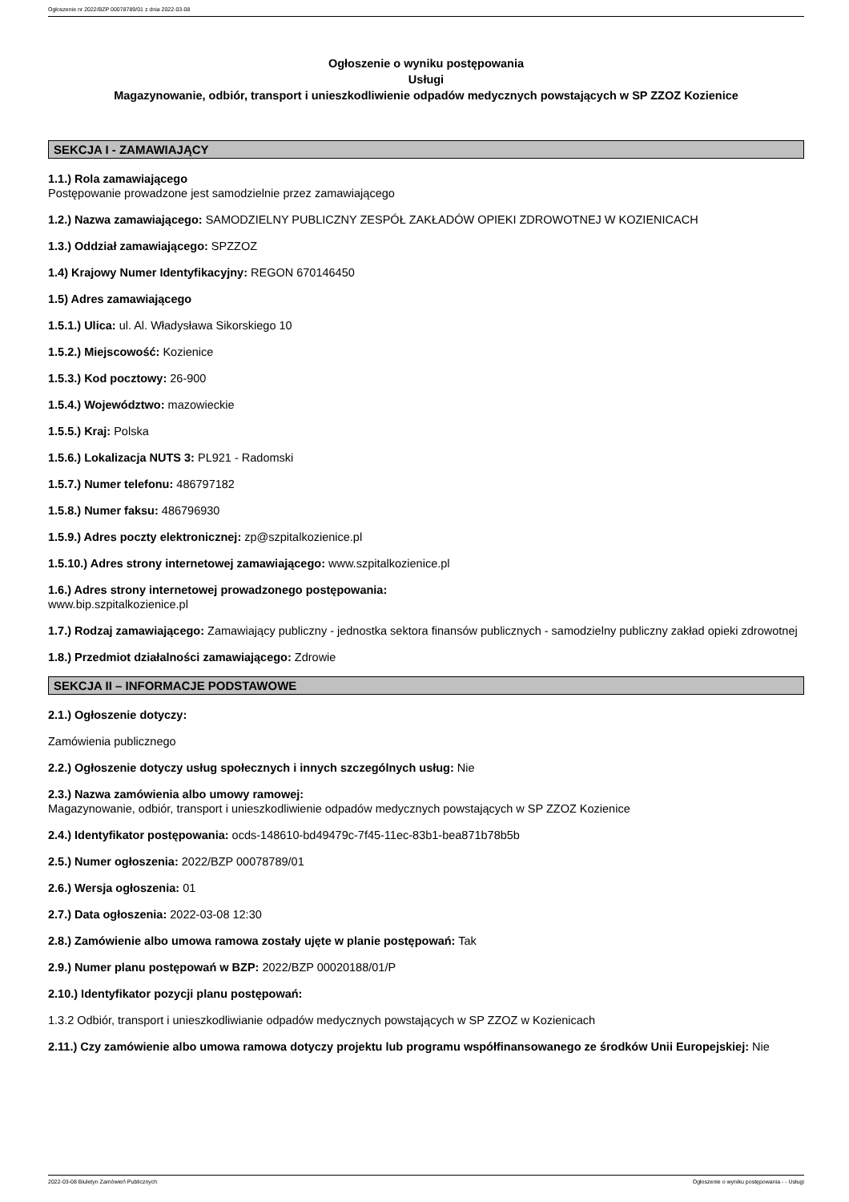Ogłoszenie nr 2022/BZP 00078789/01 z dnia 2022-03-08
Ogłoszenie o wyniku postępowania
Usługi
Magazynowanie, odbiór, transport i unieszkodliwienie odpadów medycznych powstających w SP ZZOZ Kozienice
SEKCJA I - ZAMAWIAJĄCY
1.1.) Rola zamawiającego
Postępowanie prowadzone jest samodzielnie przez zamawiającego
1.2.) Nazwa zamawiającego: SAMODZIELNY PUBLICZNY ZESPÓŁ ZAKŁADÓW OPIEKI ZDROWOTNEJ W KOZIENICACH
1.3.) Oddział zamawiającego: SPZZOZ
1.4) Krajowy Numer Identyfikacyjny: REGON 670146450
1.5) Adres zamawiającego
1.5.1.) Ulica: ul. Al. Władysława Sikorskiego 10
1.5.2.) Miejscowość: Kozienice
1.5.3.) Kod pocztowy: 26-900
1.5.4.) Województwo: mazowieckie
1.5.5.) Kraj: Polska
1.5.6.) Lokalizacja NUTS 3: PL921 - Radomski
1.5.7.) Numer telefonu: 486797182
1.5.8.) Numer faksu: 486796930
1.5.9.) Adres poczty elektronicznej: zp@szpitalkozienice.pl
1.5.10.) Adres strony internetowej zamawiającego: www.szpitalkozienice.pl
1.6.) Adres strony internetowej prowadzonego postępowania:
www.bip.szpitalkozienice.pl
1.7.) Rodzaj zamawiającego: Zamawiający publiczny - jednostka sektora finansów publicznych - samodzielny publiczny zakład opieki zdrowotnej
1.8.) Przedmiot działalności zamawiającego: Zdrowie
SEKCJA II – INFORMACJE PODSTAWOWE
2.1.) Ogłoszenie dotyczy:
Zamówienia publicznego
2.2.) Ogłoszenie dotyczy usług społecznych i innych szczególnych usług: Nie
2.3.) Nazwa zamówienia albo umowy ramowej:
Magazynowanie, odbiór, transport i unieszkodliwienie odpadów medycznych powstających w SP ZZOZ Kozienice
2.4.) Identyfikator postępowania: ocds-148610-bd49479c-7f45-11ec-83b1-bea871b78b5b
2.5.) Numer ogłoszenia: 2022/BZP 00078789/01
2.6.) Wersja ogłoszenia: 01
2.7.) Data ogłoszenia: 2022-03-08 12:30
2.8.) Zamówienie albo umowa ramowa zostały ujęte w planie postępowań: Tak
2.9.) Numer planu postępowań w BZP: 2022/BZP 00020188/01/P
2.10.) Identyfikator pozycji planu postępowań:
1.3.2 Odbiór, transport i unieszkodliwianie odpadów medycznych powstających w SP ZZOZ w Kozienicach
2.11.) Czy zamówienie albo umowa ramowa dotyczy projektu lub programu współfinansowanego ze środków Unii Europejskiej: Nie
2022-03-08 Biuletyn Zamówień Publicznych Ogłoszenie o wyniku postępowania - - Usługi